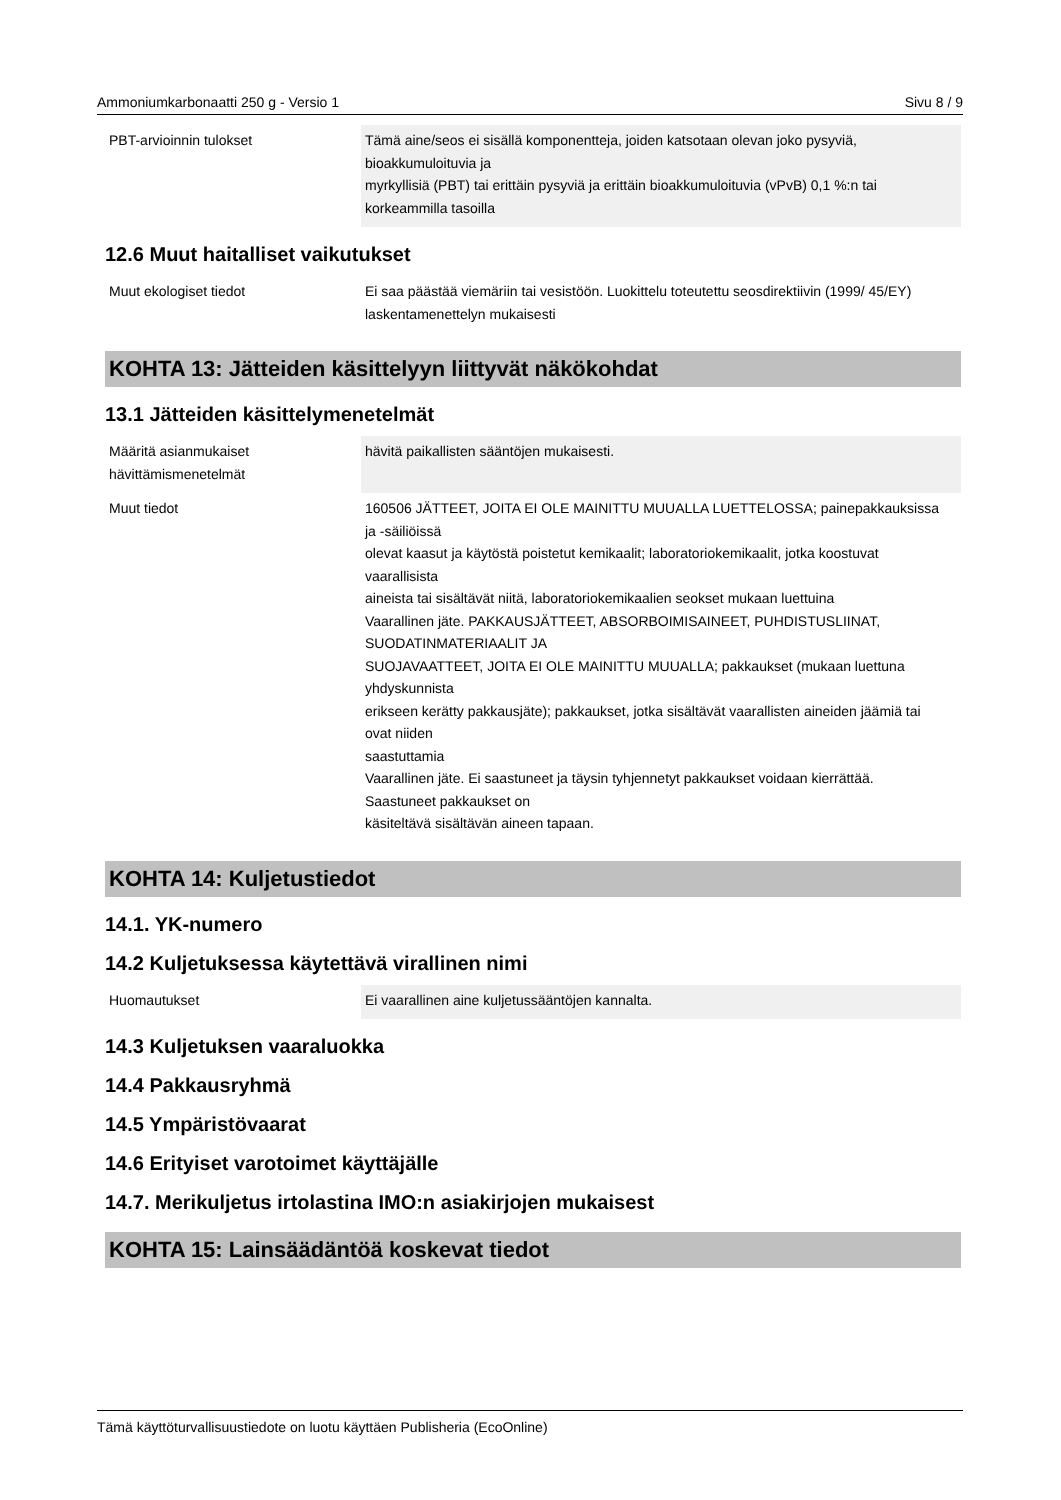Ammoniumkarbonaatti 250 g - Versio 1 Sivu 8 / 9
| PBT-arvioinnin tulokset | Tämä aine/seos ei sisällä komponentteja, joiden katsotaan olevan joko pysyviä, bioakkumuloituvia ja myrkyllisiä (PBT) tai erittäin pysyviä ja erittäin bioakkumuloituvia (vPvB) 0,1 %:n tai korkeammilla tasoilla |
12.6 Muut haitalliset vaikutukset
| Muut ekologiset tiedot | Ei saa päästää viemäriin tai vesistöön. Luokittelu toteutettu seosdirektiivin (1999/ 45/EY) laskentamenettelyn mukaisesti |
KOHTA 13: Jätteiden käsittelyyn liittyvät näkökohdat
13.1 Jätteiden käsittelymenetelmät
| Määritä asianmukaiset hävittämismenetelmät | hävitä paikallisten sääntöjen mukaisesti. |
| Muut tiedot | 160506 JÄTTEET, JOITA EI OLE MAINITTU MUUALLA LUETTELOSSA; painepakkauksissa ja -säiliöissä olevat kaasut ja käytöstä poistetut kemikaalit; laboratoriokemikaalit, jotka koostuvat vaarallisista aineista tai sisältävät niitä, laboratoriokemikaalien seokset mukaan luettuina Vaarallinen jäte. PAKKAUSJÄTTEET, ABSORBOIMISAINEET, PUHDISTUSLIINAT, SUODATINMATERIAALIT JA SUOJAVAATTEET, JOITA EI OLE MAINITTU MUUALLA; pakkaukset (mukaan luettuna yhdyskunnista erikseen kerätty pakkausjäte); pakkaukset, jotka sisältävät vaarallisten aineiden jäämiä tai ovat niiden saastuttamia Vaarallinen jäte. Ei saastuneet ja täysin tyhjennetyt pakkaukset voidaan kierrättää. Saastuneet pakkaukset on käsiteltävä sisältävän aineen tapaan. |
KOHTA 14: Kuljetustiedot
14.1. YK-numero
14.2 Kuljetuksessa käytettävä virallinen nimi
| Huomautukset | Ei vaarallinen aine kuljetussääntöjen kannalta. |
14.3 Kuljetuksen vaaraluokka
14.4 Pakkausryhmä
14.5 Ympäristövaarat
14.6 Erityiset varotoimet käyttäjälle
14.7. Merikuljetus irtolastina IMO:n asiakirjojen mukaisest
KOHTA 15: Lainsäädäntöä koskevat tiedot
Tämä käyttöturvallisuustiedote on luotu käyttäen Publisheria (EcoOnline)